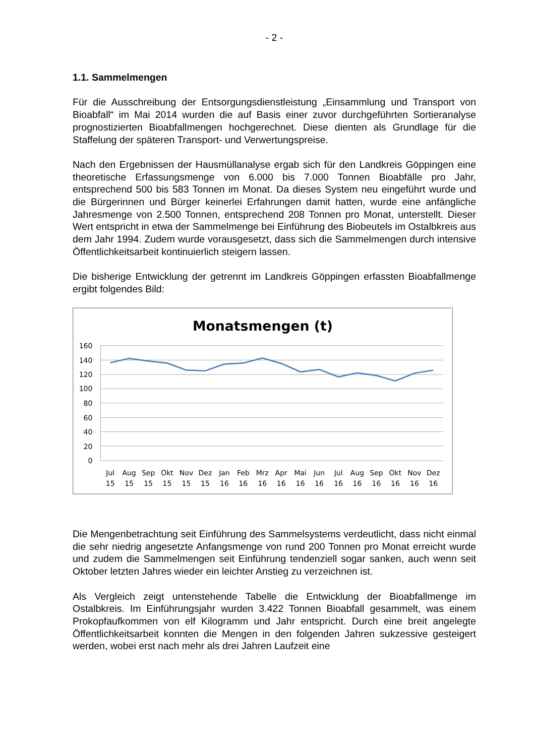- 2 -
1.1. Sammelmengen
Für die Ausschreibung der Entsorgungsdienstleistung „Einsammlung und Transport von Bioabfall“ im Mai 2014 wurden die auf Basis einer zuvor durchgeführten Sortieranalyse prognostizierten Bioabfallmengen hochgerechnet. Diese dienten als Grundlage für die Staffelung der späteren Transport- und Verwertungspreise.
Nach den Ergebnissen der Hausmüllanalyse ergab sich für den Landkreis Göppingen eine theoretische Erfassungsmenge von 6.000 bis 7.000 Tonnen Bioabfälle pro Jahr, entsprechend 500 bis 583 Tonnen im Monat. Da dieses System neu eingeführt wurde und die Bürgerinnen und Bürger keinerlei Erfahrungen damit hatten, wurde eine anfängliche Jahresmenge von 2.500 Tonnen, entsprechend 208 Tonnen pro Monat, unterstellt. Dieser Wert entspricht in etwa der Sammelmenge bei Einführung des Biobeutels im Ostalbkreis aus dem Jahr 1994. Zudem wurde vorausgesetzt, dass sich die Sammelmengen durch intensive Öffentlichkeitsarbeit kontinuierlich steigern lassen.
Die bisherige Entwicklung der getrennt im Landkreis Göppingen erfassten Bioabfallmenge ergibt folgendes Bild:
Monatsmengen (t)
160
140
120
100
80
60
40
20
0
Jul
Aug
Sep
Okt
Nov
Dez
Jan
Feb
Mrz
Apr
Mai
Jun
Jul
Aug
Sep
Okt
Nov
Dez
15
15
15
15
15
15
16
16
16
16
16
16
16
16
16
16
16
16
Die Mengenbetrachtung seit Einführung des Sammelsystems verdeutlicht, dass nicht einmal die sehr niedrig angesetzte Anfangsmenge von rund 200 Tonnen pro Monat erreicht wurde und zudem die Sammelmengen seit Einführung tendenziell sogar sanken, auch wenn seit Oktober letzten Jahres wieder ein leichter Anstieg zu verzeichnen ist.
Als Vergleich zeigt untenstehende Tabelle die Entwicklung der Bioabfallmenge im Ostalbkreis. Im Einführungsjahr wurden 3.422 Tonnen Bioabfall gesammelt, was einem Prokopfaufkommen von elf Kilogramm und Jahr entspricht. Durch eine breit angelegte Öffentlichkeitsarbeit konnten die Mengen in den folgenden Jahren sukzessive gesteigert werden, wobei erst nach mehr als drei Jahren Laufzeit eine